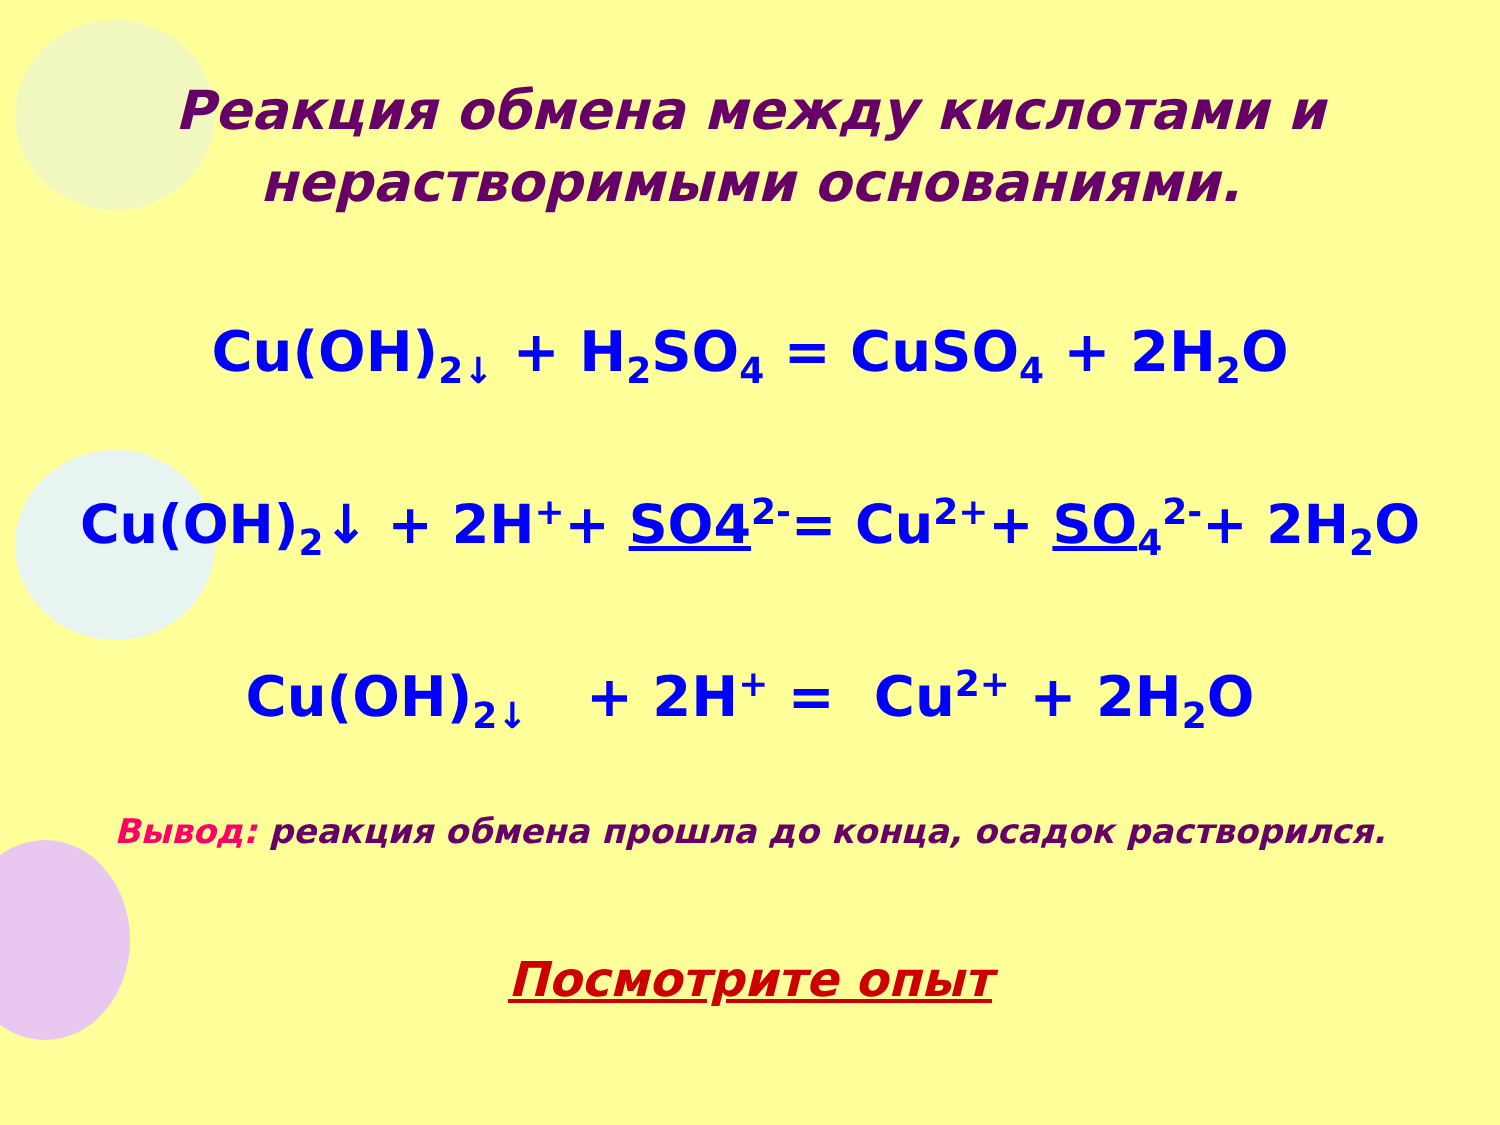Реакция обмена между кислотами и
нерастворимыми основаниями.
Cu(OH)<sub>2↓</sub> + H<sub>2</sub>SO<sub>4</sub> = CuSO<sub>4</sub> + 2H<sub>2</sub>O
Cu(OH)<sub>2</sub>↓ + 2H<sup>+</sup>+ SO4<sup>2-</sup>= Cu<sup>2+</sup>+ SO<sub>4</sub><sup>2-</sup>+ 2H<sub>2</sub>O
Cu(OH)<sub>2↓</sub> + 2H<sup>+</sup> = Cu<sup>2+</sup> + 2H<sub>2</sub>O
Вывод: реакция обмена прошла до конца, осадок растворился.
Посмотрите опыт